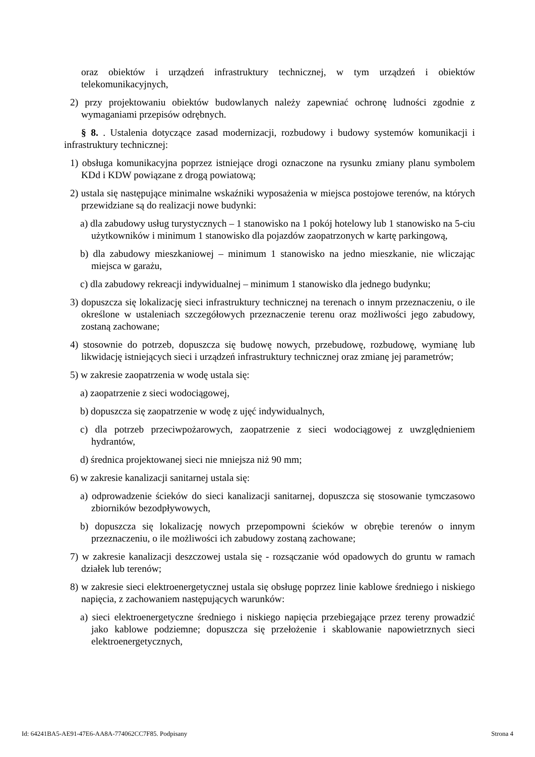oraz obiektów i urządzeń infrastruktury technicznej, w tym urządzeń i obiektów telekomunikacyjnych,
2) przy projektowaniu obiektów budowlanych należy zapewniać ochronę ludności zgodnie z wymaganiami przepisów odrębnych.
§ 8. . Ustalenia dotyczące zasad modernizacji, rozbudowy i budowy systemów komunikacji i infrastruktury technicznej:
1) obsługa komunikacyjna poprzez istniejące drogi oznaczone na rysunku zmiany planu symbolem KDd i KDW powiązane z drogą powiatową;
2) ustala się następujące minimalne wskaźniki wyposażenia w miejsca postojowe terenów, na których przewidziane są do realizacji nowe budynki:
a) dla zabudowy usług turystycznych – 1 stanowisko na 1 pokój hotelowy lub 1 stanowisko na 5-ciu użytkowników i minimum 1 stanowisko dla pojazdów zaopatrzonych w kartę parkingową,
b) dla zabudowy mieszkaniowej – minimum 1 stanowisko na jedno mieszkanie, nie wliczając miejsca w garażu,
c) dla zabudowy rekreacji indywidualnej – minimum 1 stanowisko dla jednego budynku;
3) dopuszcza się lokalizację sieci infrastruktury technicznej na terenach o innym przeznaczeniu, o ile określone w ustaleniach szczegółowych przeznaczenie terenu oraz możliwości jego zabudowy, zostaną zachowane;
4) stosownie do potrzeb, dopuszcza się budowę nowych, przebudowę, rozbudowę, wymianę lub likwidację istniejących sieci i urządzeń infrastruktury technicznej oraz zmianę jej parametrów;
5) w zakresie zaopatrzenia w wodę ustala się:
a) zaopatrzenie z sieci wodociągowej,
b) dopuszcza się zaopatrzenie w wodę z ujęć indywidualnych,
c) dla potrzeb przeciwpożarowych, zaopatrzenie z sieci wodociągowej z uwzględnieniem hydrantów,
d) średnica projektowanej sieci nie mniejsza niż 90 mm;
6) w zakresie kanalizacji sanitarnej ustala się:
a) odprowadzenie ścieków do sieci kanalizacji sanitarnej, dopuszcza się stosowanie tymczasowo zbiorników bezodpływowych,
b) dopuszcza się lokalizację nowych przepompowni ścieków w obrębie terenów o innym przeznaczeniu, o ile możliwości ich zabudowy zostaną zachowane;
7) w zakresie kanalizacji deszczowej ustala się - rozsączanie wód opadowych do gruntu w ramach działek lub terenów;
8) w zakresie sieci elektroenergetycznej ustala się obsługę poprzez linie kablowe średniego i niskiego napięcia, z zachowaniem następujących warunków:
a) sieci elektroenergetyczne średniego i niskiego napięcia przebiegające przez tereny prowadzić jako kablowe podziemne; dopuszcza się przełożenie i skablowanie napowietrznych sieci elektroenergetycznych,
Id: 64241BA5-AE91-47E6-AA8A-774062CC7F85. Podpisany Strona 4